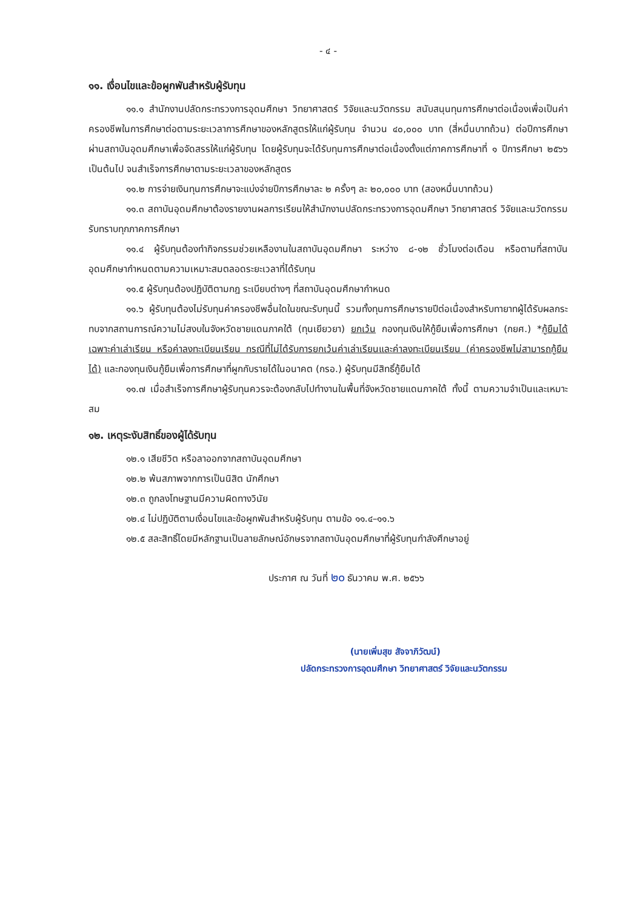- ๔ -
๑๑. เงื่อนไขและข้อผูกพันสำหรับผู้รับทุน
๑๑.๑ สำนักงานปลัดกระทรวงการอุดมศึกษา วิทยาศาสตร์ วิจัยและนวัตกรรม สนับสนุนทุนการศึกษาต่อเนื่องเพื่อเป็นค่าครองชีพในการศึกษาต่อตามระยะเวลาการศึกษาของหลักสูตรให้แก่ผู้รับทุน จำนวน ๔๐,๐๐๐ บาท (สี่หมื่นบาทถ้วน) ต่อปีการศึกษา ผ่านสถาบันอุดมศึกษาเพื่อจัดสรรให้แก่ผู้รับทุน โดยผู้รับทุนจะได้รับทุนการศึกษาต่อเนื่องตั้งแต่ภาคการศึกษาที่ ๑ ปีการศึกษา ๒๕๖๖ เป็นต้นไป จนสำเร็จการศึกษาตามระยะเวลาของหลักสูตร
๑๑.๒ การจ่ายเงินทุนการศึกษาจะแบ่งจ่ายปีการศึกษาละ ๒ ครั้งๆ ละ ๒๐,๐๐๐ บาท (สองหมื่นบาทถ้วน)
๑๑.๓ สถาบันอุดมศึกษาต้องรายงานผลการเรียนให้สำนักงานปลัดกระทรวงการอุดมศึกษา วิทยาศาสตร์ วิจัยและนวัตกรรม รับทราบทุกภาคการศึกษา
๑๑.๔ ผู้รับทุนต้องทำกิจกรรมช่วยเหลืองานในสถาบันอุดมศึกษา ระหว่าง ๘-๑๒ ชั่วโมงต่อเดือน หรือตามที่สถาบันอุดมศึกษากำหนดตามความเหมาะสมตลอดระยะเวลาที่ได้รับทุน
๑๑.๕ ผู้รับทุนต้องปฏิบัติตามกฎ ระเบียบต่างๆ ที่สถาบันอุดมศึกษากำหนด
๑๑.๖ ผู้รับทุนต้องไม่รับทุนค่าครองชีพอื่นใดในขณะรับทุนนี้ รวมทั้งทุนการศึกษารายปีต่อเนื่องสำหรับทายาทผู้ได้รับผลกระทบจากสถานการณ์ความไม่สงบในจังหวัดชายแดนภาคใต้ (ทุนเยียวยา) ยกเว้น กองทุนเงินให้กู้ยืมเพื่อการศึกษา (กยศ.) *กู้ยืมได้เฉพาะค่าเล่าเรียน หรือค่าลงทะเบียนเรียน กรณีที่ไม่ได้รับการยกเว้นค่าเล่าเรียนและค่าลงทะเบียนเรียน (ค่าครองชีพไม่สามารถกู้ยืมได้) และกองทุนเงินกู้ยืมเพื่อการศึกษาที่ผูกกับรายได้ในอนาคต (กรอ.) ผู้รับทุนมีสิทธิ์กู้ยืมได้
๑๑.๗ เมื่อสำเร็จการศึกษาผู้รับทุนควรจะต้องกลับไปทำงานในพื้นที่จังหวัดชายแดนภาคใต้ ทั้งนี้ ตามความจำเป็นและเหมาะสม
๑๒. เหตุระงับสิทธิ์ของผู้ได้รับทุน
๑๒.๑ เสียชีวิต หรือลาออกจากสถาบันอุดมศึกษา
๑๒.๒ พ้นสภาพจากการเป็นนิสิต นักศึกษา
๑๒.๓ ถูกลงโทษฐานมีความผิดทางวินัย
๑๒.๔ ไม่ปฏิบัติตามเงื่อนไขและข้อผูกพันสำหรับผู้รับทุน ตามข้อ ๑๑.๔–๑๑.๖
๑๒.๕ สละสิทธิ์โดยมีหลักฐานเป็นลายลักษณ์อักษรจากสถาบันอุดมศึกษาที่ผู้รับทุนกำลังศึกษาอยู่
ประกาศ ณ วันที่ ๒๐ ธันวาคม พ.ศ. ๒๕๖๖
(นายเพิ่มสุข สัจจาภิวัฒน์)
ปลัดกระทรวงการอุดมศึกษา วิทยาศาสตร์ วิจัยและนวัตกรรม